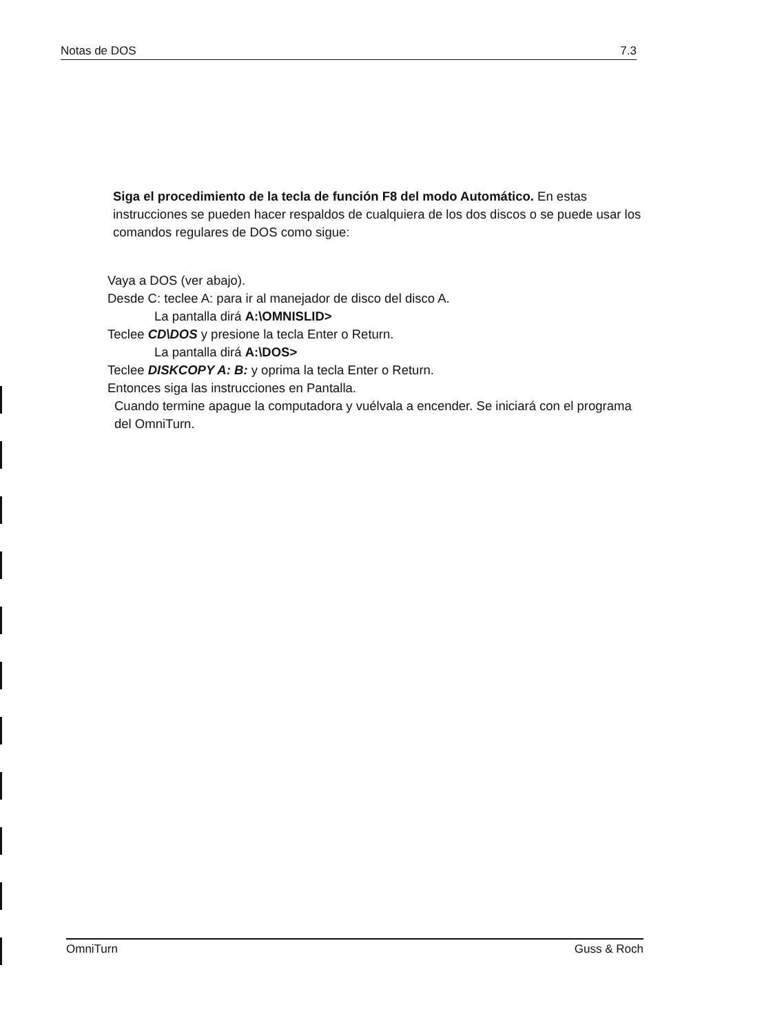Notas de DOS 7.3
Siga el procedimiento de la tecla de función F8 del modo Automático. En estas instrucciones se pueden hacer respaldos de cualquiera de los dos discos o se puede usar los comandos regulares de DOS como sigue:
Vaya a DOS (ver abajo).
Desde C: teclee A: para ir al manejador de disco del disco A.
La pantalla dirá A:\OMNISLID>
Teclee CD\DOS y presione la tecla Enter o Return.
La pantalla dirá A:\DOS>
Teclee DISKCOPY A: B: y oprima la tecla Enter o Return.
Entonces siga las instrucciones en Pantalla.
Cuando termine apague la computadora y vuélvala a encender. Se iniciará con el programa del OmniTurn.
OmniTurn Guss & Roch